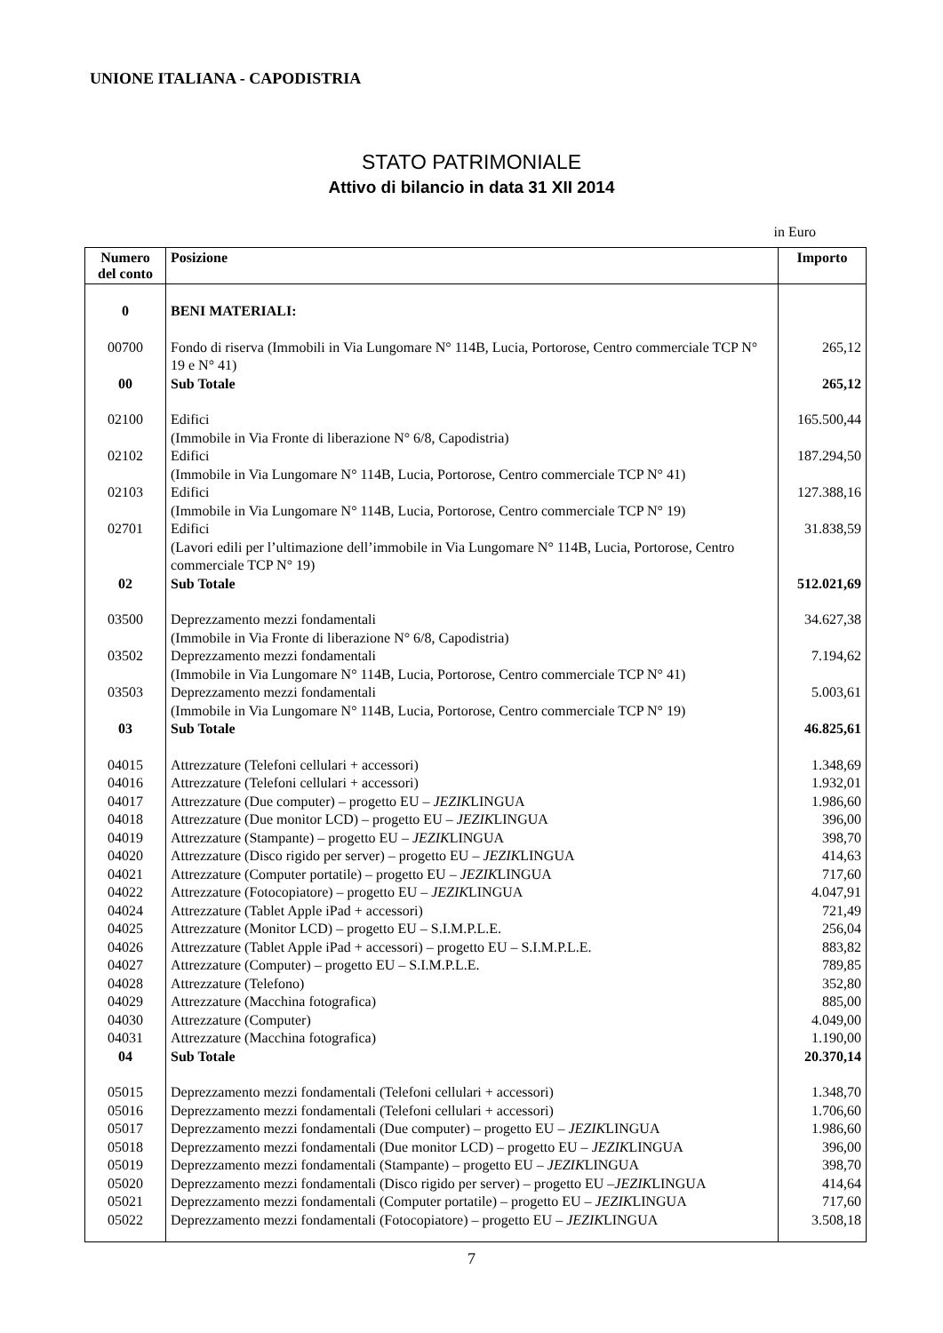UNIONE ITALIANA - CAPODISTRIA
STATO PATRIMONIALE
Attivo di bilancio in data 31 XII 2014
in Euro
| Numero del conto | Posizione | Importo |
| --- | --- | --- |
| 0 | BENI MATERIALI: | |
| 00700 | Fondo di riserva (Immobili in Via Lungomare N° 114B, Lucia, Portorose, Centro commerciale TCP N° 19 e N° 41) | 265,12 |
| 00 | Sub Totale | 265,12 |
| 02100 | Edifici (Immobile in Via Fronte di liberazione N° 6/8, Capodistria) | 165.500,44 |
| 02102 | Edifici (Immobile in Via Lungomare N° 114B, Lucia, Portorose, Centro commerciale TCP N° 41) | 187.294,50 |
| 02103 | Edifici (Immobile in Via Lungomare N° 114B, Lucia, Portorose, Centro commerciale TCP N° 19) | 127.388,16 |
| 02701 | Edifici (Lavori edili per l’ultimazione dell’immobile in Via Lungomare N° 114B, Lucia, Portorose, Centro commerciale TCP N° 19) | 31.838,59 |
| 02 | Sub Totale | 512.021,69 |
| 03500 | Deprezzamento mezzi fondamentali (Immobile in Via Fronte di liberazione N° 6/8, Capodistria) | 34.627,38 |
| 03502 | Deprezzamento mezzi fondamentali (Immobile in Via Lungomare N° 114B, Lucia, Portorose, Centro commerciale TCP N° 41) | 7.194,62 |
| 03503 | Deprezzamento mezzi fondamentali (Immobile in Via Lungomare N° 114B, Lucia, Portorose, Centro commerciale TCP N° 19) | 5.003,61 |
| 03 | Sub Totale | 46.825,61 |
| 04015 | Attrezzature (Telefoni cellulari + accessori) | 1.348,69 |
| 04016 | Attrezzature (Telefoni cellulari + accessori) | 1.932,01 |
| 04017 | Attrezzature (Due computer) – progetto EU – JEZIK LINGUA | 1.986,60 |
| 04018 | Attrezzature (Due monitor LCD) – progetto EU – JEZIK LINGUA | 396,00 |
| 04019 | Attrezzature (Stampante) – progetto EU – JEZIK LINGUA | 398,70 |
| 04020 | Attrezzature (Disco rigido per server) – progetto EU – JEZIK LINGUA | 414,63 |
| 04021 | Attrezzature (Computer portatile) – progetto EU – JEZIK LINGUA | 717,60 |
| 04022 | Attrezzature (Fotocopiatore) – progetto EU – JEZIK LINGUA | 4.047,91 |
| 04024 | Attrezzature (Tablet Apple iPad + accessori) | 721,49 |
| 04025 | Attrezzature (Monitor LCD) – progetto EU – S.I.M.P.L.E. | 256,04 |
| 04026 | Attrezzature (Tablet Apple iPad + accessori) – progetto EU – S.I.M.P.L.E. | 883,82 |
| 04027 | Attrezzature (Computer) – progetto EU – S.I.M.P.L.E. | 789,85 |
| 04028 | Attrezzature (Telefono) | 352,80 |
| 04029 | Attrezzature (Macchina fotografica) | 885,00 |
| 04030 | Attrezzature (Computer) | 4.049,00 |
| 04031 | Attrezzature (Macchina fotografica) | 1.190,00 |
| 04 | Sub Totale | 20.370,14 |
| 05015 | Deprezzamento mezzi fondamentali (Telefoni cellulari + accessori) | 1.348,70 |
| 05016 | Deprezzamento mezzi fondamentali (Telefoni cellulari + accessori) | 1.706,60 |
| 05017 | Deprezzamento mezzi fondamentali (Due computer) – progetto EU – JEZIK LINGUA | 1.986,60 |
| 05018 | Deprezzamento mezzi fondamentali (Due monitor LCD) – progetto EU – JEZIK LINGUA | 396,00 |
| 05019 | Deprezzamento mezzi fondamentali (Stampante) – progetto EU – JEZIK LINGUA | 398,70 |
| 05020 | Deprezzamento mezzi fondamentali (Disco rigido per server) – progetto EU – JEZIK LINGUA | 414,64 |
| 05021 | Deprezzamento mezzi fondamentali (Computer portatile) – progetto EU – JEZIK LINGUA | 717,60 |
| 05022 | Deprezzamento mezzi fondamentali (Fotocopiatore) – progetto EU – JEZIK LINGUA | 3.508,18 |
7